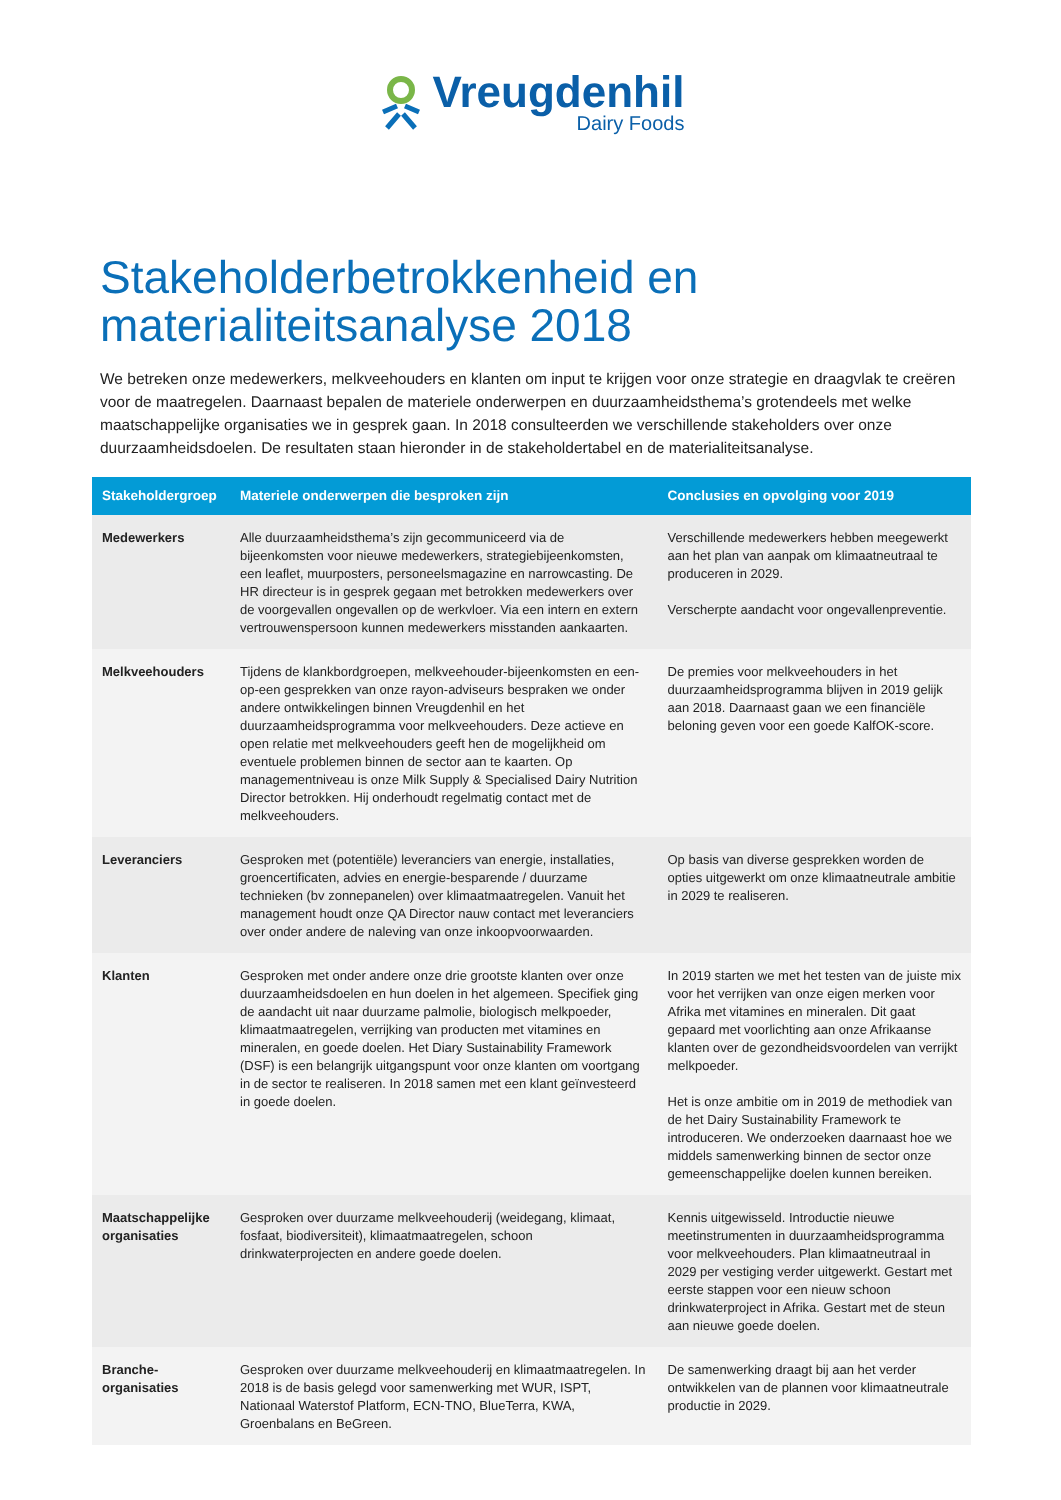Vreugdenhil
Dairy Foods
Stakeholderbetrokkenheid en
materialiteitsanalyse 2018
We betreken onze medewerkers, melkveehouders en klanten om input te krijgen voor onze strategie en draagvlak te creëren voor de maatregelen. Daarnaast bepalen de materiele onderwerpen en duurzaamheidsthema’s grotendeels met welke maatschappelijke organisaties we in gesprek gaan. In 2018 consulteerden we verschillende stakeholders over onze duurzaamheidsdoelen. De resultaten staan hieronder in de stakeholdertabel en de materialiteitsanalyse.
| Stakeholdergroep | Materiele onderwerpen die besproken zijn | Conclusies en opvolging voor 2019 |
| --- | --- | --- |
| Medewerkers | Alle duurzaamheidsthema’s zijn gecommuniceerd via de bijeenkomsten voor nieuwe medewerkers, strategiebijeenkomsten, een leaflet, muurposters, personeelsmagazine en narrowcasting. De HR directeur is in gesprek gegaan met betrokken medewerkers over de voorgevallen ongevallen op de werkvloer. Via een intern en extern vertrouwenspersoon kunnen medewerkers misstanden aankaarten. | Verschillende medewerkers hebben meegewerkt aan het plan van aanpak om klimaatneutraal te produceren in 2029. Verscherpte aandacht voor ongevallenpreventie. |
| Melkveehouders | Tijdens de klankbordgroepen, melkveehouder-bijeenkomsten en een-op-een gesprekken van onze rayon-adviseurs bespraken we onder andere ontwikkelingen binnen Vreugdenhil en het duurzaamheidsprogramma voor melkveehouders. Deze actieve en open relatie met melkveehouders geeft hen de mogelijkheid om eventuele problemen binnen de sector aan te kaarten. Op managementniveau is onze Milk Supply & Specialised Dairy Nutrition Director betrokken. Hij onderhoudt regelmatig contact met de melkveehouders. | De premies voor melkveehouders in het duurzaamheidsprogramma blijven in 2019 gelijk aan 2018. Daarnaast gaan we een financiële beloning geven voor een goede KalfOK-score. |
| Leveranciers | Gesproken met (potentiële) leveranciers van energie, installaties, groencertificaten, advies en energie-besparende / duurzame technieken (bv zonnepanelen) over klimaatmaatregelen. Vanuit het management houdt onze QA Director nauw contact met leveranciers over onder andere de naleving van onze inkoopvoorwaarden. | Op basis van diverse gesprekken worden de opties uitgewerkt om onze klimaatneutrale ambitie in 2029 te realiseren. |
| Klanten | Gesproken met onder andere onze drie grootste klanten over onze duurzaamheidsdoelen en hun doelen in het algemeen. Specifiek ging de aandacht uit naar duurzame palmolie, biologisch melkpoeder, klimaatmaatregelen, verrijking van producten met vitamines en mineralen, en goede doelen. Het Diary Sustainability Framework (DSF) is een belangrijk uitgangspunt voor onze klanten om voortgang in de sector te realiseren. In 2018 samen met een klant geïnvesteerd in goede doelen. | In 2019 starten we met het testen van de juiste mix voor het verrijken van onze eigen merken voor Afrika met vitamines en mineralen. Dit gaat gepaard met voorlichting aan onze Afrikaanse klanten over de gezondheidsvoordelen van verrijkt melkpoeder. Het is onze ambitie om in 2019 de methodiek van de het Dairy Sustainability Framework te introduceren. We onderzoeken daarnaast hoe we middels samenwerking binnen de sector onze gemeenschappelijke doelen kunnen bereiken. |
| Maatschappelijke organisaties | Gesproken over duurzame melkveehouderij (weidegang, klimaat, fosfaat, biodiversiteit), klimaatmaatregelen, schoon drinkwaterprojecten en andere goede doelen. | Kennis uitgewisseld. Introductie nieuwe meetinstrumenten in duurzaamheidsprogramma voor melkveehouders. Plan klimaatneutraal in 2029 per vestiging verder uitgewerkt. Gestart met eerste stappen voor een nieuw schoon drinkwaterproject in Afrika. Gestart met de steun aan nieuwe goede doelen. |
| Branche-organisaties | Gesproken over duurzame melkveehouderij en klimaatmaatregelen. In 2018 is de basis gelegd voor samenwerking met WUR, ISPT, Nationaal Waterstof Platform, ECN-TNO, BlueTerra, KWA, Groenbalans en BeGreen. | De samenwerking draagt bij aan het verder ontwikkelen van de plannen voor klimaatneutrale productie in 2029. |